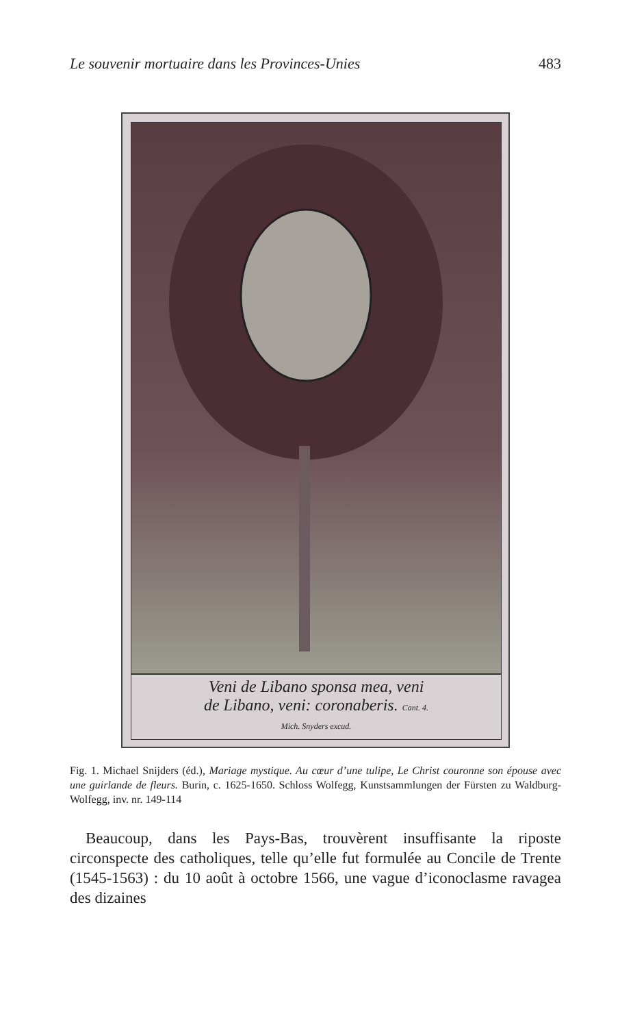Le souvenir mortuaire dans les Provinces-Unies 483
Veni de Libano sponsa mea, veni
de Libano, veni: coronaberis. Cant. 4.
Mich. Snyders excud.
Fig. 1. Michael Snijders (éd.), Mariage mystique. Au cœur d’une tulipe, Le Christ couronne son épouse avec une guirlande de fleurs. Burin, c. 1625-1650. Schloss Wolfegg, Kunstsammlungen der Fürsten zu Waldburg-Wolfegg, inv. nr. 149-114
 Beaucoup, dans les Pays-Bas, trouvèrent insuffisante la riposte circonspecte des catholiques, telle qu’elle fut formulée au Concile de Trente (1545-1563) : du 10 août à octobre 1566, une vague d’iconoclasme ravagea des dizaines